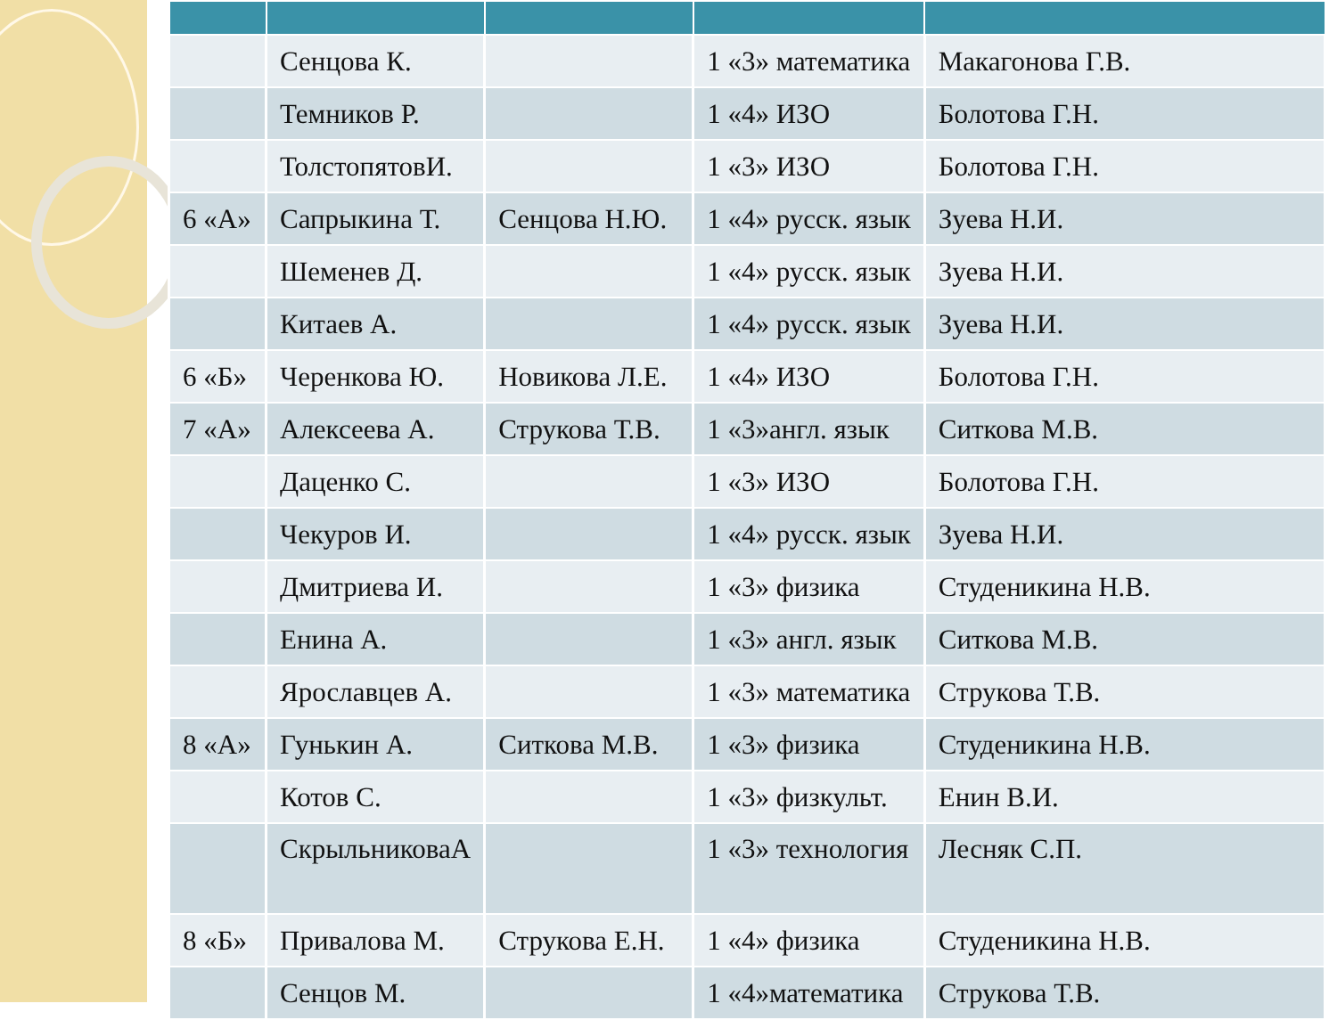| | Сенцова К. | | 1 «3» математика | Макагонова Г.В. |
| | Темников Р. | | 1 «4» ИЗО | Болотова Г.Н. |
| | ТолстопятовИ. | | 1 «3» ИЗО | Болотова Г.Н. |
| 6 «А» | Сапрыкина Т. | Сенцова Н.Ю. | 1 «4» русск. язык | Зуева Н.И. |
| | Шеменев Д. | | 1 «4» русск. язык | Зуева Н.И. |
| | Китаев А. | | 1 «4» русск. язык | Зуева Н.И. |
| 6 «Б» | Черенкова Ю. | Новикова Л.Е. | 1 «4» ИЗО | Болотова Г.Н. |
| 7 «А» | Алексеева А. | Струкова Т.В. | 1 «3»англ. язык | Ситкова М.В. |
| | Даценко С. | | 1 «3» ИЗО | Болотова Г.Н. |
| | Чекуров И. | | 1 «4» русск. язык | Зуева Н.И. |
| | Дмитриева И. | | 1 «3» физика | Студеникина Н.В. |
| | Енина А. | | 1 «3» англ. язык | Ситкова М.В. |
| | Ярославцев А. | | 1 «3» математика | Струкова Т.В. |
| 8 «А» | Гунькин А. | Ситкова М.В. | 1 «3» физика | Студеникина Н.В. |
| | Котов С. | | 1 «3» физкульт. | Енин В.И. |
| | СкрыльниковаА | | 1 «3» технология | Лесняк С.П. |
| 8 «Б» | Привалова М. | Струкова Е.Н. | 1 «4» физика | Студеникина Н.В. |
| | Сенцов М. | | 1 «4»математика | Струкова Т.В. |